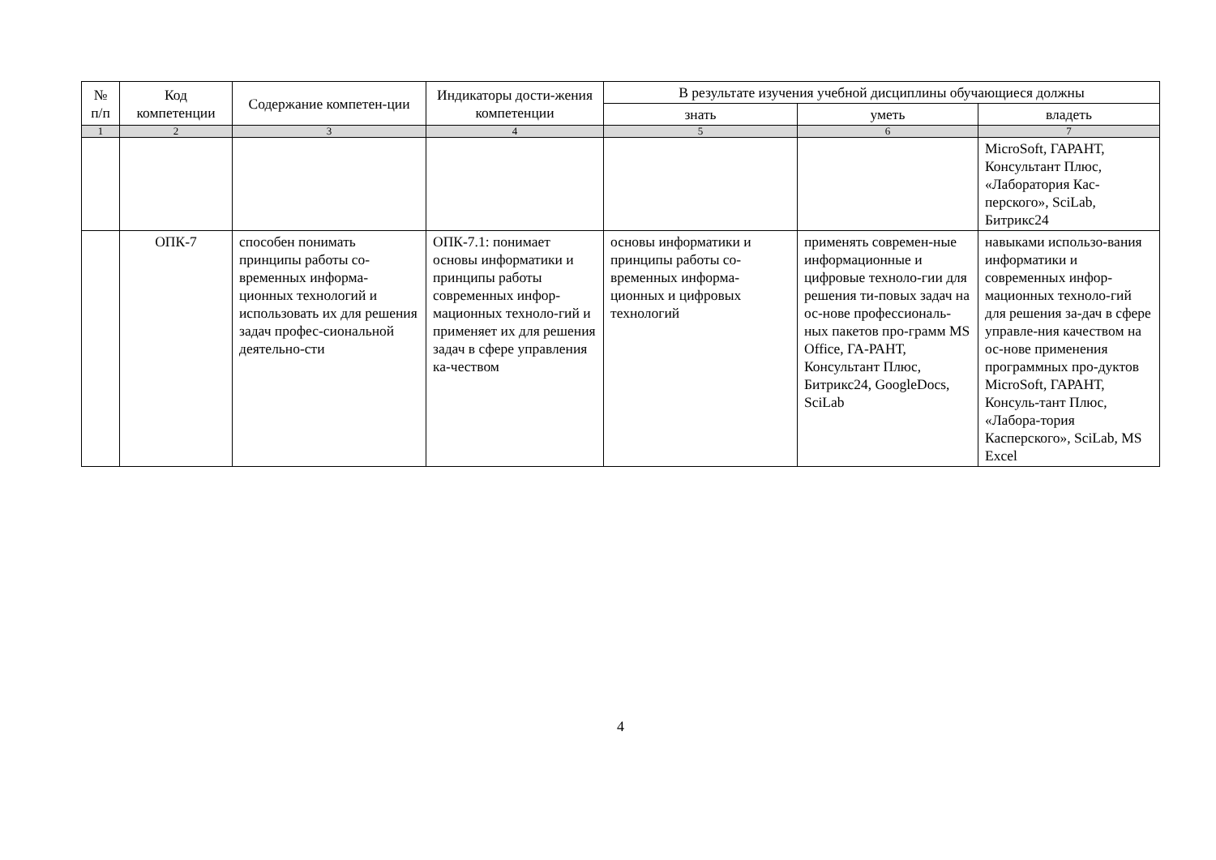| № п/п | Код компетенции | Содержание компетен-ции | Индикаторы дости-жения компетенции | В результате изучения учебной дисциплины обучающиеся должны | | |
| --- | --- | --- | --- | --- | --- | --- |
| | | | | знать | уметь | владеть |
| 1 | 2 | 3 | 4 | 5 | 6 | 7 |
| | | | | | | MicroSoft, ГАРАНТ, Консультант Плюс, «Лаборатория Кас-перского», SciLab, Битрикс24 |
| | ОПК-7 | способен понимать принципы работы со-временных информа-ционных технологий и использовать их для решения задач профес-сиональной деятельно-сти | ОПК-7.1: понимает основы информатики и принципы работы современных инфор-мационных техноло-гий и применяет их для решения задач в сфере управления ка-чеством | основы информатики и принципы работы со-временных информа-ционных и цифровых технологий | применять современ-ные информационные и цифровые техноло-гии для решения ти-повых задач на ос-нове профессиональ-ных пакетов про-грамм MS Office, ГА-РАНТ, Консультант Плюс, Битрикс24, GoogleDocs, SciLab | навыками использо-вания информатики и современных инфор-мационных техноло-гий для решения за-дач в сфере управле-ния качеством на ос-нове применения программных про-дуктов MicroSoft, ГАРАНТ, Консуль-тант Плюс, «Лабора-тория Касперского», SciLab, MS Excel |
4